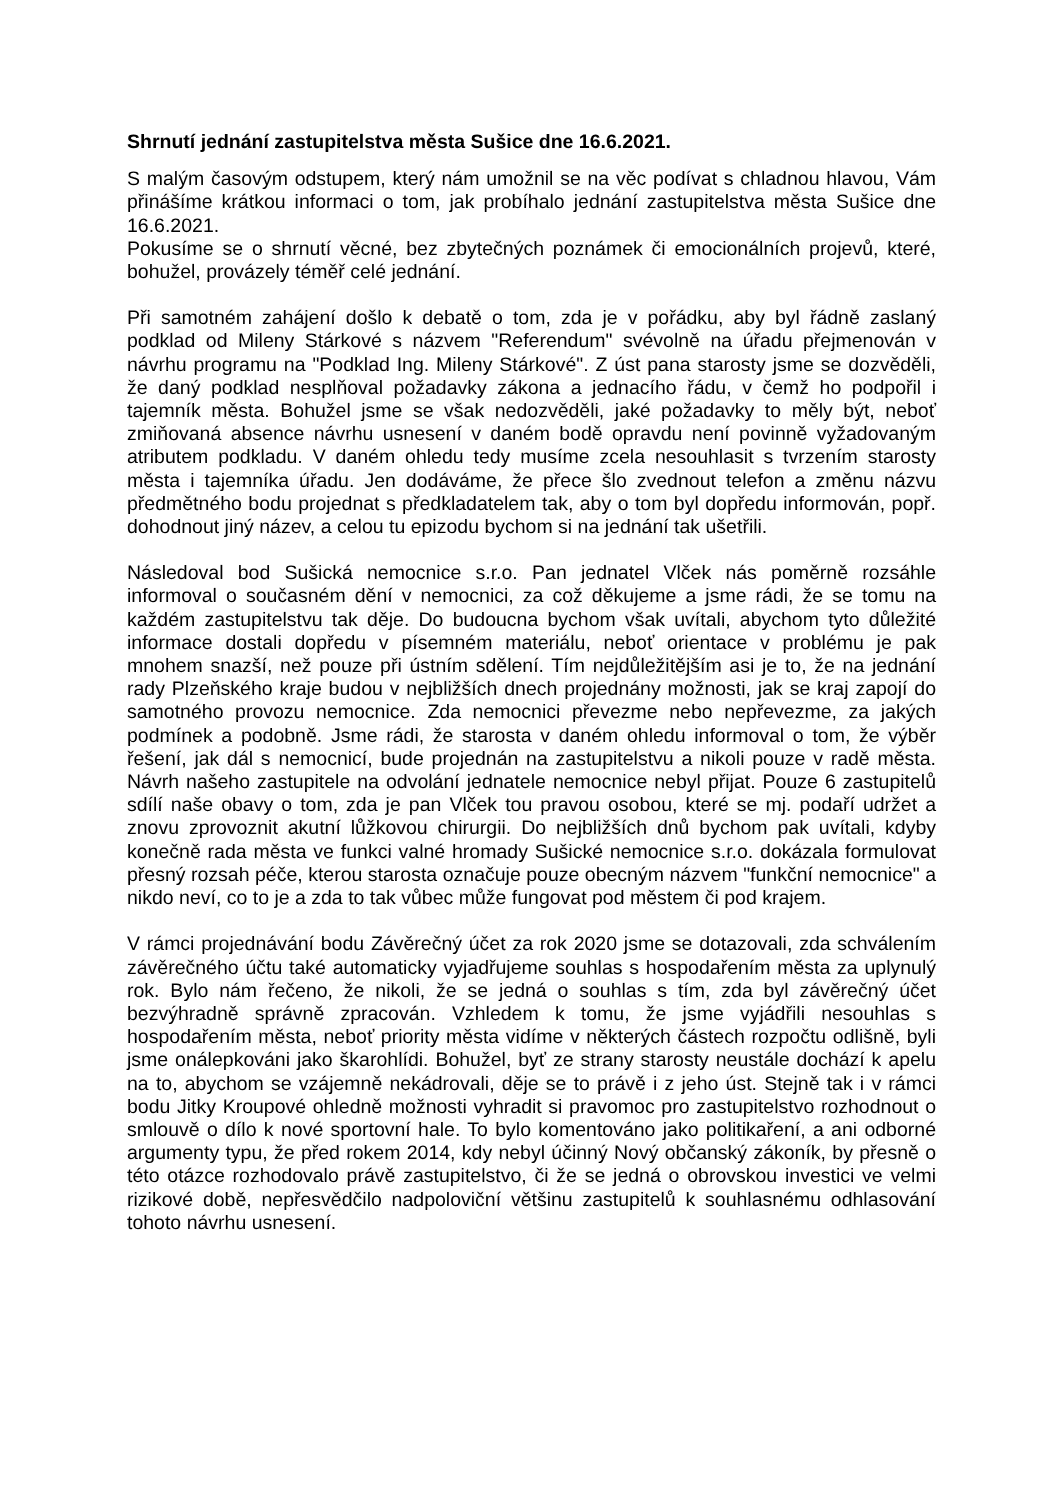Shrnutí jednání zastupitelstva města Sušice dne 16.6.2021.
S malým časovým odstupem, který nám umožnil se na věc podívat s chladnou hlavou, Vám přinášíme krátkou informaci o tom, jak probíhalo jednání zastupitelstva města Sušice dne 16.6.2021.
Pokusíme se o shrnutí věcné, bez zbytečných poznámek či emocionálních projevů, které, bohužel, provázely téměř celé jednání.
Při samotném zahájení došlo k debatě o tom, zda je v pořádku, aby byl řádně zaslaný podklad od Mileny Stárkové s názvem "Referendum" svévolně na úřadu přejmenován v návrhu programu na "Podklad Ing. Mileny Stárkové". Z úst pana starosty jsme se dozvěděli, že daný podklad nesplňoval požadavky zákona a jednacího řádu, v čemž ho podpořil i tajemník města. Bohužel jsme se však nedozvěděli, jaké požadavky to měly být, neboť zmiňovaná absence návrhu usnesení v daném bodě opravdu není povinně vyžadovaným atributem podkladu. V daném ohledu tedy musíme zcela nesouhlasit s tvrzením starosty města i tajemníka úřadu. Jen dodáváme, že přece šlo zvednout telefon a změnu názvu předmětného bodu projednat s předkladatelem tak, aby o tom byl dopředu informován, popř. dohodnout jiný název, a celou tu epizodu bychom si na jednání tak ušetřili.
Následoval bod Sušická nemocnice s.r.o. Pan jednatel Vlček nás poměrně rozsáhle informoval o současném dění v nemocnici, za což děkujeme a jsme rádi, že se tomu na každém zastupitelstvu tak děje. Do budoucna bychom však uvítali, abychom tyto důležité informace dostali dopředu v písemném materiálu, neboť orientace v problému je pak mnohem snazší, než pouze při ústním sdělení. Tím nejdůležitějším asi je to, že na jednání rady Plzeňského kraje budou v nejbližších dnech projednány možnosti, jak se kraj zapojí do samotného provozu nemocnice. Zda nemocnici převezme nebo nepřevezme, za jakých podmínek a podobně. Jsme rádi, že starosta v daném ohledu informoval o tom, že výběr řešení, jak dál s nemocnicí, bude projednán na zastupitelstvu a nikoli pouze v radě města. Návrh našeho zastupitele na odvolání jednatele nemocnice nebyl přijat. Pouze 6 zastupitelů sdílí naše obavy o tom, zda je pan Vlček tou pravou osobou, které se mj. podaří udržet a znovu zprovoznit akutní lůžkovou chirurgii. Do nejbližších dnů bychom pak uvítali, kdyby konečně rada města ve funkci valné hromady Sušické nemocnice s.r.o. dokázala formulovat přesný rozsah péče, kterou starosta označuje pouze obecným názvem "funkční nemocnice" a nikdo neví, co to je a zda to tak vůbec může fungovat pod městem či pod krajem.
V rámci projednávání bodu Závěrečný účet za rok 2020 jsme se dotazovali, zda schválením závěrečného účtu také automaticky vyjadřujeme souhlas s hospodařením města za uplynulý rok. Bylo nám řečeno, že nikoli, že se jedná o souhlas s tím, zda byl závěrečný účet bezvýhradně správně zpracován. Vzhledem k tomu, že jsme vyjádřili nesouhlas s hospodařením města, neboť priority města vidíme v některých částech rozpočtu odlišně, byli jsme onálepkováni jako škarohlídi. Bohužel, byť ze strany starosty neustále dochází k apelu na to, abychom se vzájemně nekádrovali, děje se to právě i z jeho úst. Stejně tak i v rámci bodu Jitky Kroupové ohledně možnosti vyhradit si pravomoc pro zastupitelstvo rozhodnout o smlouvě o dílo k nové sportovní hale. To bylo komentováno jako politikaření, a ani odborné argumenty typu, že před rokem 2014, kdy nebyl účinný Nový občanský zákoník, by přesně o této otázce rozhodovalo právě zastupitelstvo, či že se jedná o obrovskou investici ve velmi rizikové době, nepřesvědčilo nadpoloviční většinu zastupitelů k souhlasnému odhlasování tohoto návrhu usnesení.